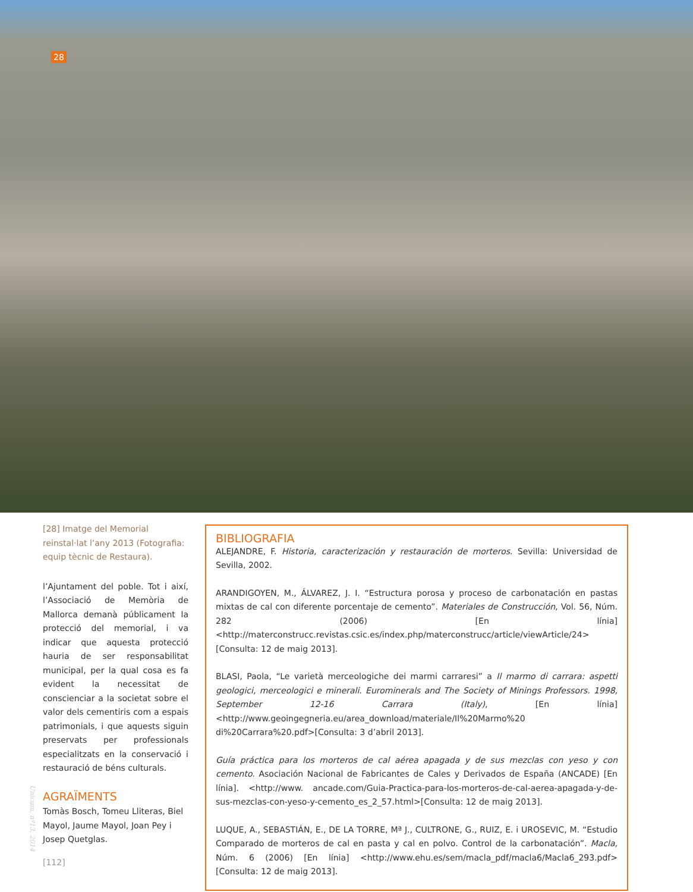28
[28] Imatge del Memorial reinstal·lat l’any 2013 (Fotografia: equip tècnic de Restaura).
l’Ajuntament del poble. Tot i així, l’Associació de Memòria de Mallorca demanà públicament la protecció del memorial, i va indicar que aquesta protecció hauria de ser responsabilitat municipal, per la qual cosa es fa evident la necessitat de conscienciar a la societat sobre el valor dels cementiris com a espais patrimonials, i que aquests siguin preservats per professionals especialitzats en la conservació i restauració de béns culturals.
AGRAÏMENTS
Tomàs Bosch, Tomeu Lliteras, Biel Mayol, Jaume Mayol, Joan Pey i Josep Quetglas.
BIBLIOGRAFIA
ALEJANDRE, F. Historia, caracterización y restauración de morteros. Sevilla: Universidad de Sevilla, 2002.
ARANDIGOYEN, M., ÁLVAREZ, J. I. “Estructura porosa y proceso de carbonatación en pastas mixtas de cal con diferente porcentaje de cemento”. Materiales de Construcción, Vol. 56, Núm. 282 (2006) [En línia] <http://materconstrucc.revistas.csic.es/index.php/materconstrucc/article/viewArticle/24>[Consulta: 12 de maig 2013].
BLASI, Paola, “Le varietà merceologiche dei marmi carraresi” a Il marmo di carrara: aspetti geologici, merceologici e minerali. Eurominerals and The Society of Minings Professors. 1998, September 12-16 Carrara (Italy), [En línia] <http://www.geoingegneria.eu/area_download/materiale/Il%20Marmo%20 di%20Carrara%20.pdf>[Consulta: 3 d’abril 2013].
Guía práctica para los morteros de cal aérea apagada y de sus mezclas con yeso y con cemento. Asociación Nacional de Fabricantes de Cales y Derivados de España (ANCADE) [En línia]. <http://www. ancade.com/Guia-Practica-para-los-morteros-de-cal-aerea-apagada-y-de-sus-mezclas-con-yeso-y-cemento_es_2_57.html>[Consulta: 12 de maig 2013].
LUQUE, A., SEBASTIÁN, E., DE LA TORRE, Mª J., CULTRONE, G., RUIZ, E. i UROSEVIC, M. “Estudio Comparado de morteros de cal en pasta y cal en polvo. Control de la carbonatación”. Macla, Núm. 6 (2006) [En línia] <http://www.ehu.es/sem/macla_pdf/macla6/Macla6_293.pdf>[Consulta: 12 de maig 2013].
Unicum, nº13, 2014
[112]